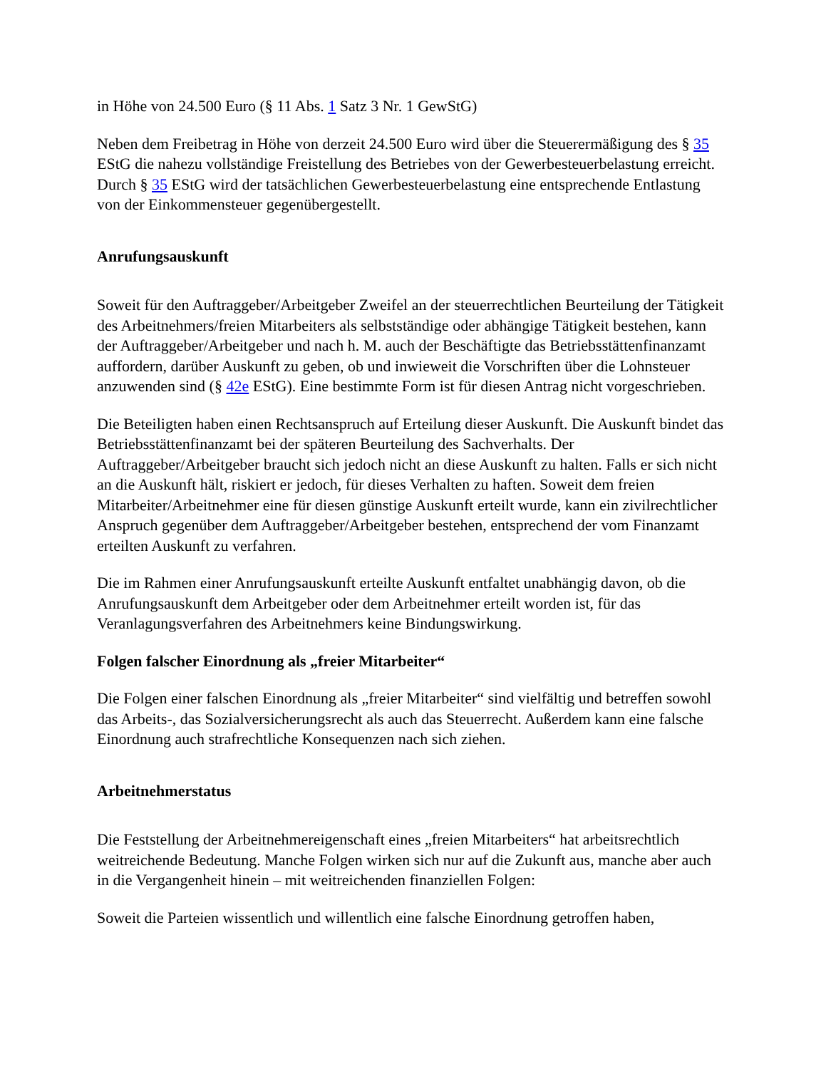in Höhe von 24.500 Euro (§ 11 Abs. 1 Satz 3 Nr. 1 GewStG)
Neben dem Freibetrag in Höhe von derzeit 24.500 Euro wird über die Steuerermäßigung des § 35 EStG die nahezu vollständige Freistellung des Betriebes von der Gewerbesteuerbelastung erreicht. Durch § 35 EStG wird der tatsächlichen Gewerbesteuerbelastung eine entsprechende Entlastung von der Einkommensteuer gegenübergestellt.
Anrufungsauskunft
Soweit für den Auftraggeber/Arbeitgeber Zweifel an der steuerrechtlichen Beurteilung der Tätigkeit des Arbeitnehmers/freien Mitarbeiters als selbstständige oder abhängige Tätigkeit bestehen, kann der Auftraggeber/Arbeitgeber und nach h. M. auch der Beschäftigte das Betriebsstättenfinanzamt auffordern, darüber Auskunft zu geben, ob und inwieweit die Vorschriften über die Lohnsteuer anzuwenden sind (§ 42e EStG). Eine bestimmte Form ist für diesen Antrag nicht vorgeschrieben.
Die Beteiligten haben einen Rechtsanspruch auf Erteilung dieser Auskunft. Die Auskunft bindet das Betriebsstättenfinanzamt bei der späteren Beurteilung des Sachverhalts. Der Auftraggeber/Arbeitgeber braucht sich jedoch nicht an diese Auskunft zu halten. Falls er sich nicht an die Auskunft hält, riskiert er jedoch, für dieses Verhalten zu haften. Soweit dem freien Mitarbeiter/Arbeitnehmer eine für diesen günstige Auskunft erteilt wurde, kann ein zivilrechtlicher Anspruch gegenüber dem Auftraggeber/Arbeitgeber bestehen, entsprechend der vom Finanzamt erteilten Auskunft zu verfahren.
Die im Rahmen einer Anrufungsauskunft erteilte Auskunft entfaltet unabhängig davon, ob die Anrufungsauskunft dem Arbeitgeber oder dem Arbeitnehmer erteilt worden ist, für das Veranlagungsverfahren des Arbeitnehmers keine Bindungswirkung.
Folgen falscher Einordnung als „freier Mitarbeiter“
Die Folgen einer falschen Einordnung als „freier Mitarbeiter“ sind vielfältig und betreffen sowohl das Arbeits-, das Sozialversicherungsrecht als auch das Steuerrecht. Außerdem kann eine falsche Einordnung auch strafrechtliche Konsequenzen nach sich ziehen.
Arbeitnehmerstatus
Die Feststellung der Arbeitnehmereigenschaft eines „freien Mitarbeiters“ hat arbeitsrechtlich weitreichende Bedeutung. Manche Folgen wirken sich nur auf die Zukunft aus, manche aber auch in die Vergangenheit hinein – mit weitreichenden finanziellen Folgen:
Soweit die Parteien wissentlich und willentlich eine falsche Einordnung getroffen haben,